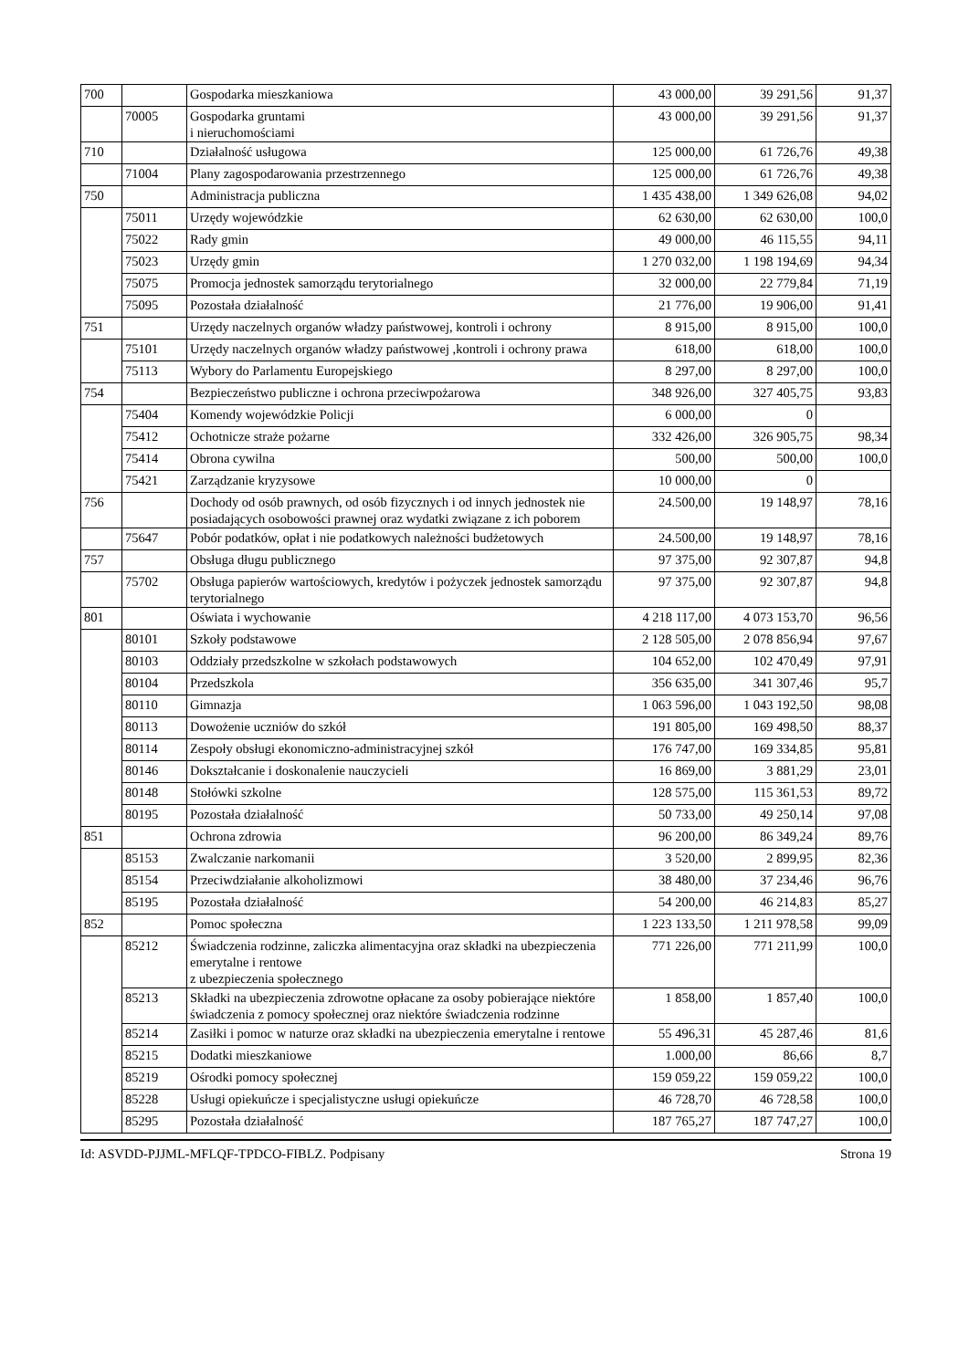| 700 | | Gospodarka mieszkaniowa | 43 000,00 | 39 291,56 | 91,37 |
| | 70005 | Gospodarka gruntami i nieruchomościami | 43 000,00 | 39 291,56 | 91,37 |
| 710 | | Działalność usługowa | 125 000,00 | 61 726,76 | 49,38 |
| | 71004 | Plany zagospodarowania przestrzennego | 125 000,00 | 61 726,76 | 49,38 |
| 750 | | Administracja publiczna | 1 435 438,00 | 1 349 626,08 | 94,02 |
| | 75011 | Urzędy wojewódzkie | 62 630,00 | 62 630,00 | 100,0 |
| | 75022 | Rady gmin | 49 000,00 | 46 115,55 | 94,11 |
| | 75023 | Urzędy gmin | 1 270 032,00 | 1 198 194,69 | 94,34 |
| | 75075 | Promocja jednostek samorządu terytorialnego | 32 000,00 | 22 779,84 | 71,19 |
| | 75095 | Pozostała działalność | 21 776,00 | 19 906,00 | 91,41 |
| 751 | | Urzędy naczelnych organów władzy państwowej, kontroli i ochrony | 8 915,00 | 8 915,00 | 100,0 |
| | 75101 | Urzędy naczelnych organów władzy państwowej ,kontroli i ochrony prawa | 618,00 | 618,00 | 100,0 |
| | 75113 | Wybory do Parlamentu Europejskiego | 8 297,00 | 8 297,00 | 100,0 |
| 754 | | Bezpieczeństwo publiczne i ochrona przeciwpożarowa | 348 926,00 | 327 405,75 | 93,83 |
| | 75404 | Komendy wojewódzkie Policji | 6 000,00 | 0 | |
| | 75412 | Ochotnicze straże pożarne | 332 426,00 | 326 905,75 | 98,34 |
| | 75414 | Obrona cywilna | 500,00 | 500,00 | 100,0 |
| | 75421 | Zarządzanie kryzysowe | 10 000,00 | 0 | |
| 756 | | Dochody od osób prawnych, od osób fizycznych i od innych jednostek nie posiadających osobowości prawnej oraz wydatki związane z ich poborem | 24.500,00 | 19 148,97 | 78,16 |
| | 75647 | Pobór podatków, opłat i nie podatkowych należności budżetowych | 24.500,00 | 19 148,97 | 78,16 |
| 757 | | Obsługa długu publicznego | 97 375,00 | 92 307,87 | 94,8 |
| | 75702 | Obsługa papierów wartościowych, kredytów i pożyczek jednostek samorządu terytorialnego | 97 375,00 | 92 307,87 | 94,8 |
| 801 | | Oświata i wychowanie | 4 218 117,00 | 4 073 153,70 | 96,56 |
| | 80101 | Szkoły podstawowe | 2 128 505,00 | 2 078 856,94 | 97,67 |
| | 80103 | Oddziały przedszkolne w szkołach podstawowych | 104 652,00 | 102 470,49 | 97,91 |
| | 80104 | Przedszkola | 356 635,00 | 341 307,46 | 95,7 |
| | 80110 | Gimnazja | 1 063 596,00 | 1 043 192,50 | 98,08 |
| | 80113 | Dowożenie uczniów do szkół | 191 805,00 | 169 498,50 | 88,37 |
| | 80114 | Zespoły obsługi ekonomiczno-administracyjnej szkół | 176 747,00 | 169 334,85 | 95,81 |
| | 80146 | Dokształcanie i doskonalenie nauczycieli | 16 869,00 | 3 881,29 | 23,01 |
| | 80148 | Stołówki szkolne | 128 575,00 | 115 361,53 | 89,72 |
| | 80195 | Pozostała działalność | 50 733,00 | 49 250,14 | 97,08 |
| 851 | | Ochrona zdrowia | 96 200,00 | 86 349,24 | 89,76 |
| | 85153 | Zwalczanie narkomanii | 3 520,00 | 2 899,95 | 82,36 |
| | 85154 | Przeciwdziałanie alkoholizmowi | 38 480,00 | 37 234,46 | 96,76 |
| | 85195 | Pozostała działalność | 54 200,00 | 46 214,83 | 85,27 |
| 852 | | Pomoc społeczna | 1 223 133,50 | 1 211 978,58 | 99,09 |
| | 85212 | Świadczenia rodzinne, zaliczka alimentacyjna oraz składki na ubezpieczenia emerytalne i rentowe z ubezpieczenia społecznego | 771 226,00 | 771 211,99 | 100,0 |
| | 85213 | Składki na ubezpieczenia zdrowotne opłacane za osoby pobierające niektóre świadczenia z pomocy społecznej oraz niektóre świadczenia rodzinne | 1 858,00 | 1 857,40 | 100,0 |
| | 85214 | Zasiłki i pomoc w naturze oraz składki na ubezpieczenia emerytalne i rentowe | 55 496,31 | 45 287,46 | 81,6 |
| | 85215 | Dodatki mieszkaniowe | 1.000,00 | 86,66 | 8,7 |
| | 85219 | Ośrodki pomocy społecznej | 159 059,22 | 159 059,22 | 100,0 |
| | 85228 | Usługi opiekuńcze i specjalistyczne usługi opiekuńcze | 46 728,70 | 46 728,58 | 100,0 |
| | 85295 | Pozostała działalność | 187 765,27 | 187 747,27 | 100,0 |
Id: ASVDD-PJJML-MFLQF-TPDCO-FIBLZ. Podpisany Strona 19